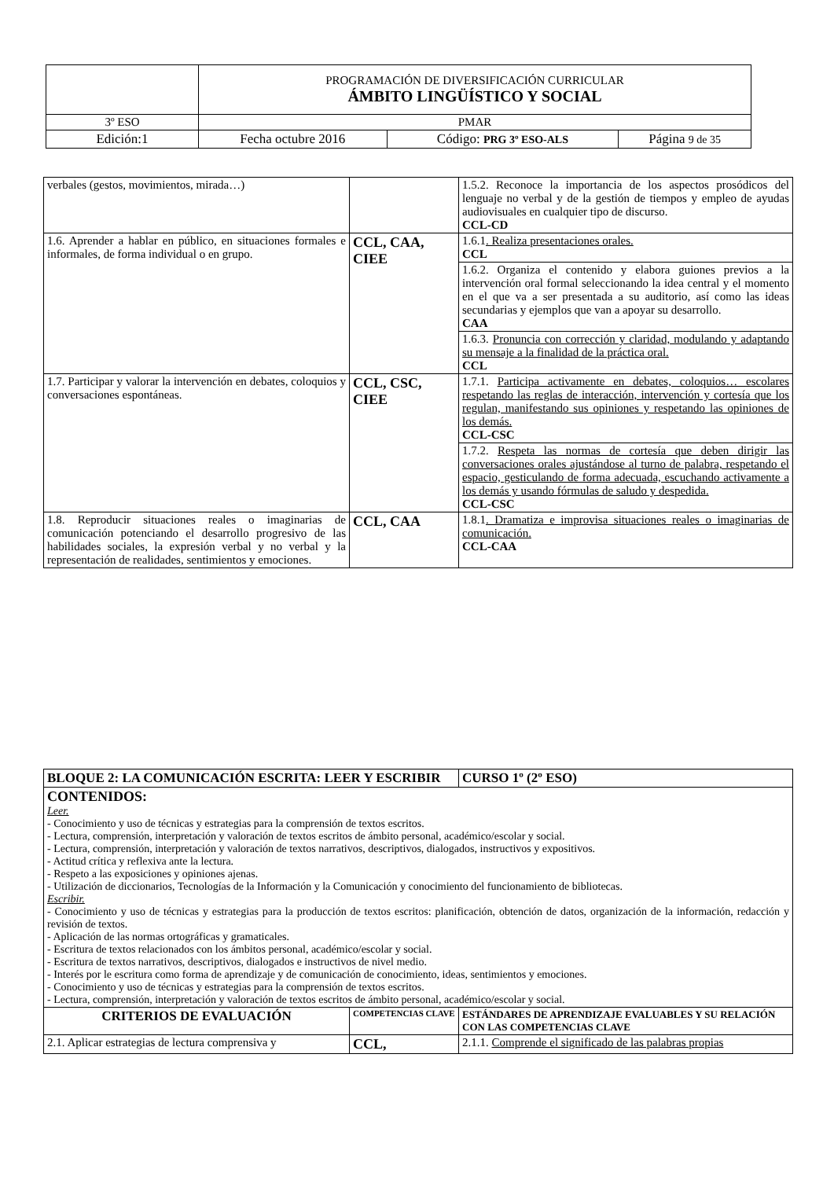| | PROGRAMACIÓN DE DIVERSIFICACIÓN CURRICULAR ÁMBITO LINGÜÍSTICO Y SOCIAL | | |
| 3º ESO | PMAR | | |
| Edición:1 | Fecha octubre 2016 | Código: PRG 3º ESO-ALS | Página 9 de 35 |
| verbales (gestos, movimientos, mirada…) | | 1.5.2. Reconoce la importancia de los aspectos prosódicos del lenguaje no verbal y de la gestión de tiempos y empleo de ayudas audiovisuales en cualquier tipo de discurso. CCL-CD |
| 1.6. Aprender a hablar en público, en situaciones formales e informales, de forma individual o en grupo. | CCL, CAA, CIEE | 1.6.1 . Realiza presentaciones orales. CCL |
| | | 1.6.2. Organiza el contenido y elabora guiones previos a la intervención oral formal seleccionando la idea central y el momento en el que va a ser presentada a su auditorio, así como las ideas secundarias y ejemplos que van a apoyar su desarrollo. CAA |
| | | 1.6.3. Pronuncia con corrección y claridad, modulando y adaptando su mensaje a la finalidad de la práctica oral. CCL |
| 1.7. Participar y valorar la intervención en debates, coloquios y conversaciones espontáneas. | CCL, CSC, CIEE | 1.7.1. Participa activamente en debates, coloquios… escolares respetando las reglas de interacción, intervención y cortesía que los regulan, manifestando sus opiniones y respetando las opiniones de los demás. CCL-CSC |
| | | 1.7.2. Respeta las normas de cortesía que deben dirigir las conversaciones orales ajustándose al turno de palabra, respetando el espacio, gesticulando de forma adecuada, escuchando activamente a los demás y usando fórmulas de saludo y despedida. CCL-CSC |
| 1.8. Reproducir situaciones reales o imaginarias de comunicación potenciando el desarrollo progresivo de las habilidades sociales, la expresión verbal y no verbal y la representación de realidades, sentimientos y emociones. | CCL, CAA | 1.8.1 . Dramatiza e improvisa situaciones reales o imaginarias de comunicación. CCL-CAA |
| BLOQUE 2: LA COMUNICACIÓN ESCRITA: LEER Y ESCRIBIR | | CURSO 1º (2º ESO) |
| CONTENIDOS: Leer. - Conocimiento y uso de técnicas y estrategias para la comprensión de textos escritos. - Lectura, comprensión, interpretación y valoración de textos escritos de ámbito personal, académico/escolar y social. - Lectura, comprensión, interpretación y valoración de textos narrativos, descriptivos, dialogados, instructivos y expositivos. - Actitud crítica y reflexiva ante la lectura. - Respeto a las exposiciones y opiniones ajenas. - Utilización de diccionarios, Tecnologías de la Información y la Comunicación y conocimiento del funcionamiento de bibliotecas. Escribir. - Conocimiento y uso de técnicas y estrategias para la producción de textos escritos: planificación, obtención de datos, organización de la información, redacción y revisión de textos. - Aplicación de las normas ortográficas y gramaticales. - Escritura de textos relacionados con los ámbitos personal, académico/escolar y social. - Escritura de textos narrativos, descriptivos, dialogados e instructivos de nivel medio. - Interés por le escritura como forma de aprendizaje y de comunicación de conocimiento, ideas, sentimientos y emociones. - Conocimiento y uso de técnicas y estrategias para la comprensión de textos escritos. - Lectura, comprensión, interpretación y valoración de textos escritos de ámbito personal, académico/escolar y social. | | |
| CRITERIOS DE EVALUACIÓN | COMPETENCIAS CLAVE | ESTÁNDARES DE APRENDIZAJE EVALUABLES Y SU RELACIÓN CON LAS COMPETENCIAS CLAVE |
| 2.1. Aplicar estrategias de lectura comprensiva y | CCL, | 2.1.1. Comprende el significado de las palabras propias |